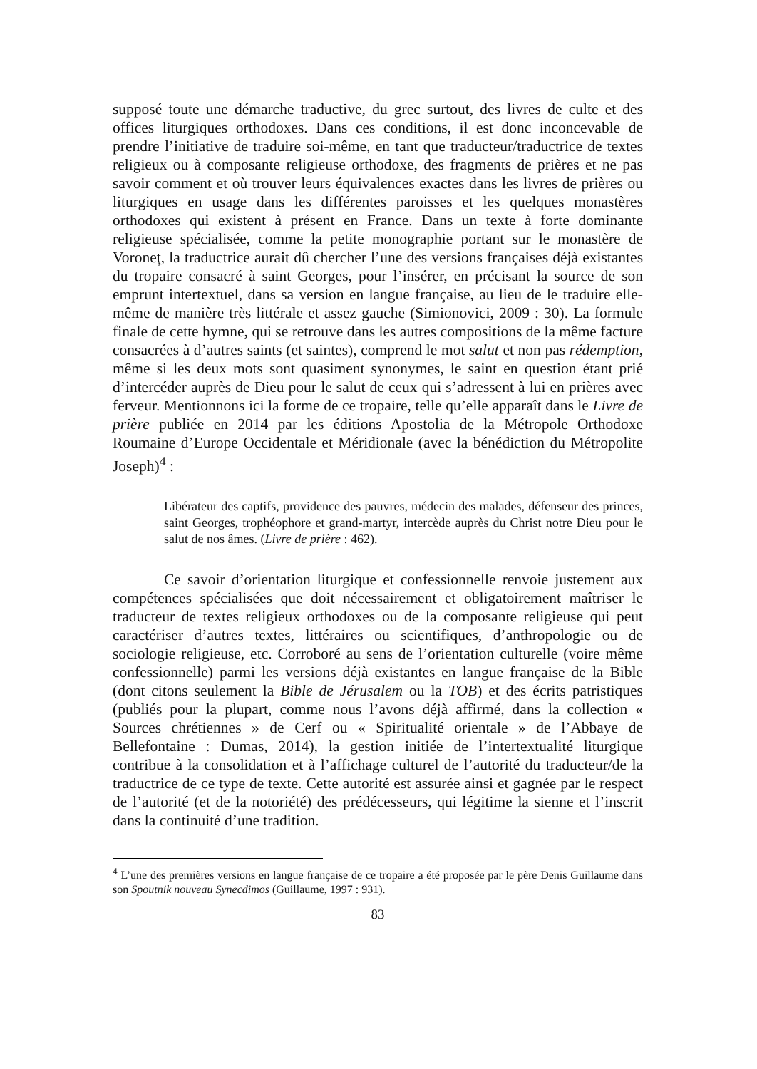supposé toute une démarche traductive, du grec surtout, des livres de culte et des offices liturgiques orthodoxes. Dans ces conditions, il est donc inconcevable de prendre l’initiative de traduire soi-même, en tant que traducteur/traductrice de textes religieux ou à composante religieuse orthodoxe, des fragments de prières et ne pas savoir comment et où trouver leurs équivalences exactes dans les livres de prières ou liturgiques en usage dans les différentes paroisses et les quelques monastères orthodoxes qui existent à présent en France. Dans un texte à forte dominante religieuse spécialisée, comme la petite monographie portant sur le monastère de Voroneţ, la traductrice aurait dû chercher l’une des versions françaises déjà existantes du tropaire consacré à saint Georges, pour l’insérer, en précisant la source de son emprunt intertextuel, dans sa version en langue française, au lieu de le traduire elle-même de manière très littérale et assez gauche (Simionovici, 2009 : 30). La formule finale de cette hymne, qui se retrouve dans les autres compositions de la même facture consacrées à d’autres saints (et saintes), comprend le mot salut et non pas rédemption, même si les deux mots sont quasiment synonymes, le saint en question étant prié d’intercéder auprès de Dieu pour le salut de ceux qui s’adressent à lui en prières avec ferveur. Mentionnons ici la forme de ce tropaire, telle qu’elle apparaît dans le Livre de prière publiée en 2014 par les éditions Apostolia de la Métropole Orthodoxe Roumaine d’Europe Occidentale et Méridionale (avec la bénédiction du Métropolite Joseph)<sup>4</sup> :
Libérateur des captifs, providence des pauvres, médecin des malades, défenseur des princes, saint Georges, trophéophore et grand-martyr, intercède auprès du Christ notre Dieu pour le salut de nos âmes. (Livre de prière : 462).
Ce savoir d’orientation liturgique et confessionnelle renvoie justement aux compétences spécialisées que doit nécessairement et obligatoirement maîtriser le traducteur de textes religieux orthodoxes ou de la composante religieuse qui peut caractériser d’autres textes, littéraires ou scientifiques, d’anthropologie ou de sociologie religieuse, etc. Corroboré au sens de l’orientation culturelle (voire même confessionnelle) parmi les versions déjà existantes en langue française de la Bible (dont citons seulement la Bible de Jérusalem ou la TOB) et des écrits patristiques (publiés pour la plupart, comme nous l’avons déjà affirmé, dans la collection « Sources chrétiennes » de Cerf ou « Spiritualité orientale » de l’Abbaye de Bellefontaine : Dumas, 2014), la gestion initiée de l’intertextualité liturgique contribue à la consolidation et à l’affichage culturel de l’autorité du traducteur/de la traductrice de ce type de texte. Cette autorité est assurée ainsi et gagnée par le respect de l’autorité (et de la notoriété) des prédécesseurs, qui légitime la sienne et l’inscrit dans la continuité d’une tradition.
<sup>4</sup> L’une des premières versions en langue française de ce tropaire a été proposée par le père Denis Guillaume dans son Spoutnik nouveau Synecdimos (Guillaume, 1997 : 931).
83